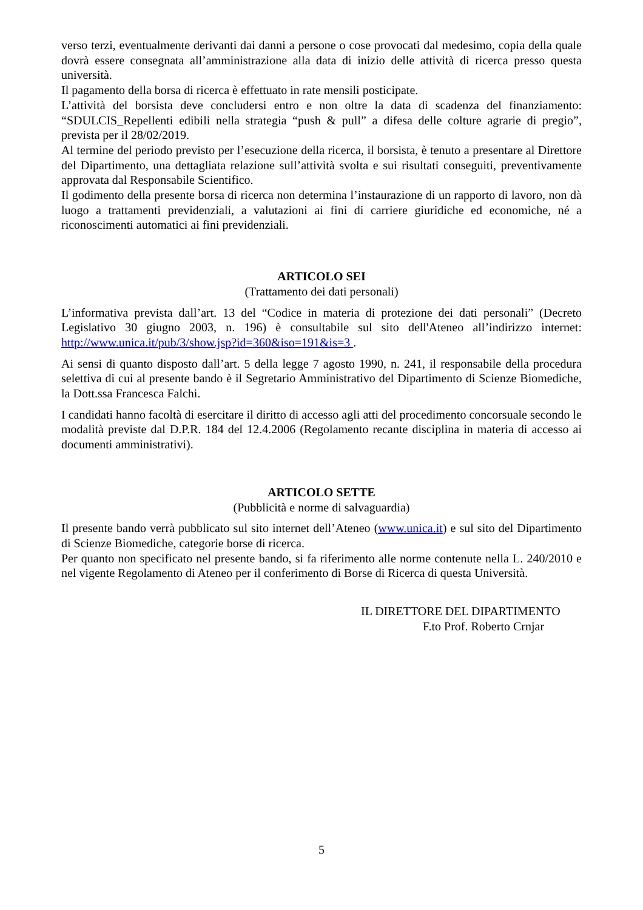verso terzi, eventualmente derivanti dai danni a persone o cose provocati dal medesimo, copia della quale dovrà essere consegnata all’amministrazione alla data di inizio delle attività di ricerca presso questa università.
Il pagamento della borsa di ricerca è effettuato in rate mensili posticipate.
L’attività del borsista deve concludersi entro e non oltre la data di scadenza del finanziamento: “SDULCIS_Repellenti edibili nella strategia “push & pull” a difesa delle colture agrarie di pregio”, prevista per il 28/02/2019.
Al termine del periodo previsto per l’esecuzione della ricerca, il borsista, è tenuto a presentare al Direttore del Dipartimento, una dettagliata relazione sull’attività svolta e sui risultati conseguiti, preventivamente approvata dal Responsabile Scientifico.
Il godimento della presente borsa di ricerca non determina l’instaurazione di un rapporto di lavoro, non dà luogo a trattamenti previdenziali, a valutazioni ai fini di carriere giuridiche ed economiche, né a riconoscimenti automatici ai fini previdenziali.
ARTICOLO SEI
(Trattamento dei dati personali)
L’informativa prevista dall’art. 13 del “Codice in materia di protezione dei dati personali” (Decreto Legislativo 30 giugno 2003, n. 196) è consultabile sul sito dell'Ateneo all’indirizzo internet: http://www.unica.it/pub/3/show.jsp?id=360&iso=191&is=3 .
Ai sensi di quanto disposto dall’art. 5 della legge 7 agosto 1990, n. 241, il responsabile della procedura selettiva di cui al presente bando è il Segretario Amministrativo del Dipartimento di Scienze Biomediche, la Dott.ssa Francesca Falchi.
I candidati hanno facoltà di esercitare il diritto di accesso agli atti del procedimento concorsuale secondo le modalità previste dal D.P.R. 184 del 12.4.2006 (Regolamento recante disciplina in materia di accesso ai documenti amministrativi).
ARTICOLO SETTE
(Pubblicità e norme di salvaguardia)
Il presente bando verrà pubblicato sul sito internet dell’Ateneo (www.unica.it) e sul sito del Dipartimento di Scienze Biomediche, categorie borse di ricerca.
Per quanto non specificato nel presente bando, si fa riferimento alle norme contenute nella L. 240/2010 e nel vigente Regolamento di Ateneo per il conferimento di Borse di Ricerca di questa Università.
IL DIRETTORE DEL DIPARTIMENTO
F.to Prof. Roberto Crnjar
5